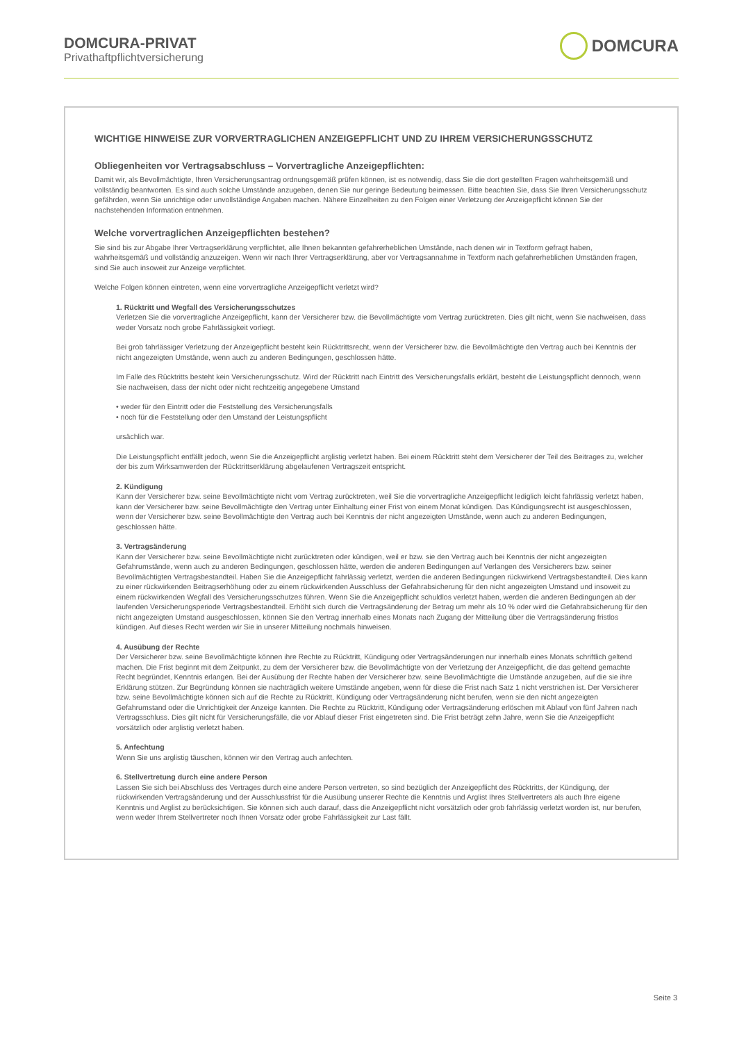DOMCURA-PRIVAT
Privathaftpflichtversicherung
DOMCURA
WICHTIGE HINWEISE ZUR VORVERTRAGLICHEN ANZEIGEPFLICHT UND ZU IHREM VERSICHERUNGSSCHUTZ
Obliegenheiten vor Vertragsabschluss – Vorvertragliche Anzeigepflichten:
Damit wir, als Bevollmächtigte, Ihren Versicherungsantrag ordnungsgemäß prüfen können, ist es notwendig, dass Sie die dort gestellten Fragen wahrheitsgemäß und vollständig beantworten. Es sind auch solche Umstände anzugeben, denen Sie nur geringe Bedeutung beimessen. Bitte beachten Sie, dass Sie Ihren Versicherungsschutz gefährden, wenn Sie unrichtige oder unvollständige Angaben machen. Nähere Einzelheiten zu den Folgen einer Verletzung der Anzeigepflicht können Sie der nachstehenden Information entnehmen.
Welche vorvertraglichen Anzeigepflichten bestehen?
Sie sind bis zur Abgabe Ihrer Vertragserklärung verpflichtet, alle Ihnen bekannten gefahrerheblichen Umstände, nach denen wir in Textform gefragt haben, wahrheitsgemäß und vollständig anzuzeigen. Wenn wir nach Ihrer Vertragserklärung, aber vor Vertragsannahme in Textform nach gefahrerheblichen Umständen fragen, sind Sie auch insoweit zur Anzeige verpflichtet.
Welche Folgen können eintreten, wenn eine vorvertragliche Anzeigepflicht verletzt wird?
1. Rücktritt und Wegfall des Versicherungsschutzes
Verletzen Sie die vorvertragliche Anzeigepflicht, kann der Versicherer bzw. die Bevollmächtigte vom Vertrag zurücktreten. Dies gilt nicht, wenn Sie nachweisen, dass weder Vorsatz noch grobe Fahrlässigkeit vorliegt.
Bei grob fahrlässiger Verletzung der Anzeigepflicht besteht kein Rücktrittsrecht, wenn der Versicherer bzw. die Bevollmächtigte den Vertrag auch bei Kenntnis der nicht angezeigten Umstände, wenn auch zu anderen Bedingungen, geschlossen hätte.
Im Falle des Rücktritts besteht kein Versicherungsschutz. Wird der Rücktritt nach Eintritt des Versicherungsfalls erklärt, besteht die Leistungspflicht dennoch, wenn Sie nachweisen, dass der nicht oder nicht rechtzeitig angegebene Umstand
• weder für den Eintritt oder die Feststellung des Versicherungsfalls
• noch für die Feststellung oder den Umstand der Leistungspflicht
ursächlich war.
Die Leistungspflicht entfällt jedoch, wenn Sie die Anzeigepflicht arglistig verletzt haben. Bei einem Rücktritt steht dem Versicherer der Teil des Beitrages zu, welcher der bis zum Wirksamwerden der Rücktrittserklärung abgelaufenen Vertragszeit entspricht.
2. Kündigung
Kann der Versicherer bzw. seine Bevollmächtigte nicht vom Vertrag zurücktreten, weil Sie die vorvertragliche Anzeigepflicht lediglich leicht fahrlässig verletzt haben, kann der Versicherer bzw. seine Bevollmächtigte den Vertrag unter Einhaltung einer Frist von einem Monat kündigen. Das Kündigungsrecht ist ausgeschlossen, wenn der Versicherer bzw. seine Bevollmächtigte den Vertrag auch bei Kenntnis der nicht angezeigten Umstände, wenn auch zu anderen Bedingungen, geschlossen hätte.
3. Vertragsänderung
Kann der Versicherer bzw. seine Bevollmächtigte nicht zurücktreten oder kündigen, weil er bzw. sie den Vertrag auch bei Kenntnis der nicht angezeigten Gefahrumstände, wenn auch zu anderen Bedingungen, geschlossen hätte, werden die anderen Bedingungen auf Verlangen des Versicherers bzw. seiner Bevollmächtigten Vertragsbestandteil. Haben Sie die Anzeigepflicht fahrlässig verletzt, werden die anderen Bedingungen rückwirkend Vertragsbestandteil. Dies kann zu einer rückwirkenden Beitragserhöhung oder zu einem rückwirkenden Ausschluss der Gefahrabsicherung für den nicht angezeigten Umstand und insoweit zu einem rückwirkenden Wegfall des Versicherungsschutzes führen. Wenn Sie die Anzeigepflicht schuldlos verletzt haben, werden die anderen Bedingungen ab der laufenden Versicherungsperiode Vertragsbestandteil. Erhöht sich durch die Vertragsänderung der Betrag um mehr als 10 % oder wird die Gefahrabsicherung für den nicht angezeigten Umstand ausgeschlossen, können Sie den Vertrag innerhalb eines Monats nach Zugang der Mitteilung über die Vertragsänderung fristlos kündigen. Auf dieses Recht werden wir Sie in unserer Mitteilung nochmals hinweisen.
4. Ausübung der Rechte
Der Versicherer bzw. seine Bevollmächtigte können ihre Rechte zu Rücktritt, Kündigung oder Vertragsänderungen nur innerhalb eines Monats schriftlich geltend machen. Die Frist beginnt mit dem Zeitpunkt, zu dem der Versicherer bzw. die Bevollmächtigte von der Verletzung der Anzeigepflicht, die das geltend gemachte Recht begründet, Kenntnis erlangen. Bei der Ausübung der Rechte haben der Versicherer bzw. seine Bevollmächtigte die Umstände anzugeben, auf die sie ihre Erklärung stützen. Zur Begründung können sie nachträglich weitere Umstände angeben, wenn für diese die Frist nach Satz 1 nicht verstrichen ist. Der Versicherer bzw. seine Bevollmächtigte können sich auf die Rechte zu Rücktritt, Kündigung oder Vertragsänderung nicht berufen, wenn sie den nicht angezeigten Gefahrumstand oder die Unrichtigkeit der Anzeige kannten. Die Rechte zu Rücktritt, Kündigung oder Vertragsänderung erlöschen mit Ablauf von fünf Jahren nach Vertragsschluss. Dies gilt nicht für Versicherungsfälle, die vor Ablauf dieser Frist eingetreten sind. Die Frist beträgt zehn Jahre, wenn Sie die Anzeigepflicht vorsätzlich oder arglistig verletzt haben.
5. Anfechtung
Wenn Sie uns arglistig täuschen, können wir den Vertrag auch anfechten.
6. Stellvertretung durch eine andere Person
Lassen Sie sich bei Abschluss des Vertrages durch eine andere Person vertreten, so sind bezüglich der Anzeigepflicht des Rücktritts, der Kündigung, der rückwirkenden Vertragsänderung und der Ausschlussfrist für die Ausübung unserer Rechte die Kenntnis und Arglist Ihres Stellvertreters als auch Ihre eigene Kenntnis und Arglist zu berücksichtigen. Sie können sich auch darauf, dass die Anzeigepflicht nicht vorsätzlich oder grob fahrlässig verletzt worden ist, nur berufen, wenn weder Ihrem Stellvertreter noch Ihnen Vorsatz oder grobe Fahrlässigkeit zur Last fällt.
Seite 3